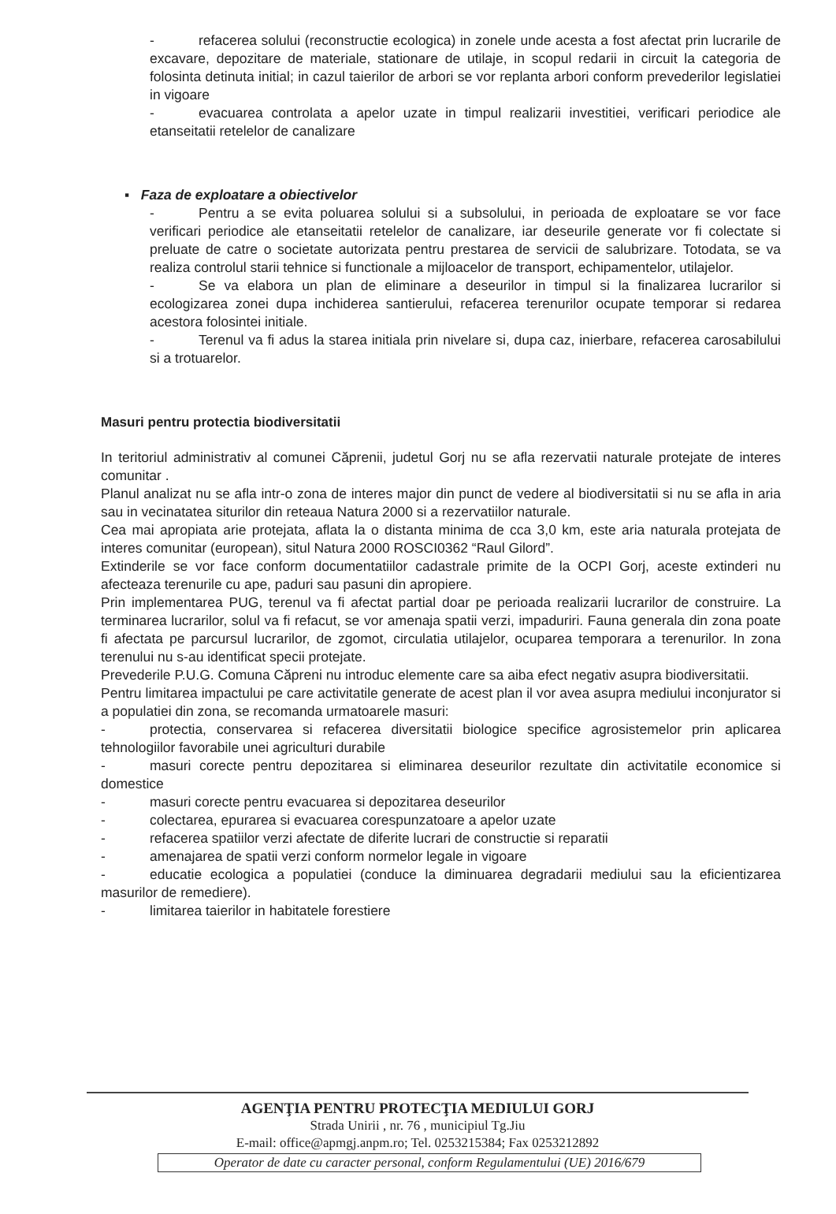- refacerea solului (reconstructie ecologica) in zonele unde acesta a fost afectat prin lucrarile de excavare, depozitare de materiale, stationare de utilaje, in scopul redarii in circuit la categoria de folosinta detinuta initial; in cazul taierilor de arbori se vor replanta arbori conform prevederilor legislatiei in vigoare
- evacuarea controlata a apelor uzate in timpul realizarii investitiei, verificari periodice ale etanseitatii retelelor de canalizare
▪ Faza de exploatare a obiectivelor
- Pentru a se evita poluarea solului si a subsolului, in perioada de exploatare se vor face verificari periodice ale etanseitatii retelelor de canalizare, iar deseurile generate vor fi colectate si preluate de catre o societate autorizata pentru prestarea de servicii de salubrizare. Totodata, se va realiza controlul starii tehnice si functionale a mijloacelor de transport, echipamentelor, utilajelor.
- Se va elabora un plan de eliminare a deseurilor in timpul si la finalizarea lucrarilor si ecologizarea zonei dupa inchiderea santierului, refacerea terenurilor ocupate temporar si redarea acestora folosintei initiale.
- Terenul va fi adus la starea initiala prin nivelare si, dupa caz, inierbare, refacerea carosabilului si a trotuarelor.
Masuri pentru protectia biodiversitatii
In teritoriul administrativ al comunei Căprenii, judetul Gorj nu se afla rezervatii naturale protejate de interes comunitar .
Planul analizat nu se afla intr-o zona de interes major din punct de vedere al biodiversitatii si nu se afla in aria sau in vecinatatea siturilor din reteaua Natura 2000 si a rezervatiilor naturale.
Cea mai apropiata arie protejata, aflata la o distanta minima de cca 3,0 km, este aria naturala protejata de interes comunitar (european), situl Natura 2000 ROSCI0362 “Raul Gilord”.
Extinderile se vor face conform documentatiilor cadastrale primite de la OCPI Gorj, aceste extinderi nu afecteaza terenurile cu ape, paduri sau pasuni din apropiere.
Prin implementarea PUG, terenul va fi afectat partial doar pe perioada realizarii lucrarilor de construire. La terminarea lucrarilor, solul va fi refacut, se vor amenaja spatii verzi, impaduriri. Fauna generala din zona poate fi afectata pe parcursul lucrarilor, de zgomot, circulatia utilajelor, ocuparea temporara a terenurilor. In zona terenului nu s-au identificat specii protejate.
Prevederile P.U.G. Comuna Căpreni nu introduc elemente care sa aiba efect negativ asupra biodiversitatii.
Pentru limitarea impactului pe care activitatile generate de acest plan il vor avea asupra mediului inconjurator si a populatiei din zona, se recomanda urmatoarele masuri:
- protectia, conservarea si refacerea diversitatii biologice specifice agrosistemelor prin aplicarea tehnologiilor favorabile unei agriculturi durabile
- masuri corecte pentru depozitarea si eliminarea deseurilor rezultate din activitatile economice si domestice
- masuri corecte pentru evacuarea si depozitarea deseurilor
- colectarea, epurarea si evacuarea corespunzatoare a apelor uzate
- refacerea spatiilor verzi afectate de diferite lucrari de constructie si reparatii
- amenajarea de spatii verzi conform normelor legale in vigoare
- educatie ecologica a populatiei (conduce la diminuarea degradarii mediului sau la eficientizarea masurilor de remediere).
- limitarea taierilor in habitatele forestiere
AGENŢIA PENTRU PROTECŢIA MEDIULUI GORJ
Strada Unirii , nr. 76 , municipiul Tg.Jiu
E-mail: office@apmgj.anpm.ro; Tel. 0253215384; Fax 0253212892
Operator de date cu caracter personal, conform Regulamentului (UE) 2016/679